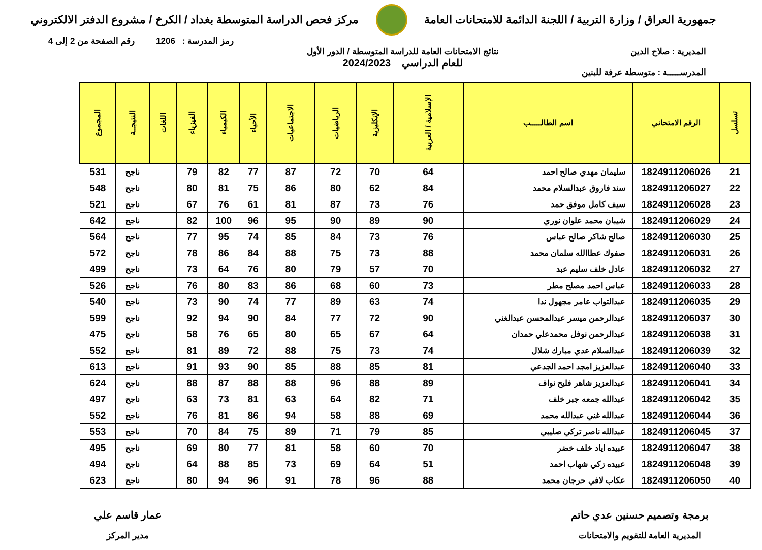جمهورية العراق / وزارة التربية / اللجنة الدائمة للامتحانات العامة
مركز فحص الدراسة المتوسطة بغداد / الكرخ / مشروع الدفتر الالكتروني
رمز المدرسة : 1206 رقم الصفحة من 2 إلى 4
المديرية : صلاح الدين
المدرســـــة : متوسطة عرفة للبنين
نتائج الامتحانات العامة للدراسة المتوسطة / الدور الأول
للعام الدراسي 2024/2023
| تسلسل | الرقم الامتحاني | اسم الطالـــــب | الإسلامية / العربية | الإنكليزية | الرياضيات | الاجتماعيات | الأحياء | الكيمياء | الفيزياء | اللغات | النتيجــة | المجموع |
| --- | --- | --- | --- | --- | --- | --- | --- | --- | --- | --- | --- | --- |
| 21 | 1824911206026 | سليمان مهدي صالح احمد | 64 | 70 | 72 | 87 | 77 | 82 | 79 | | ناجح | 531 |
| 22 | 1824911206027 | سند فاروق عبدالسلام محمد | 84 | 62 | 80 | 86 | 75 | 81 | 80 | | ناجح | 548 |
| 23 | 1824911206028 | سيف كامل موفق حمد | 76 | 73 | 87 | 81 | 61 | 76 | 67 | | ناجح | 521 |
| 24 | 1824911206029 | شيبان محمد علوان نوري | 90 | 89 | 90 | 95 | 96 | 100 | 82 | | ناجح | 642 |
| 25 | 1824911206030 | صالح شاكر صالح عباس | 76 | 73 | 84 | 85 | 74 | 95 | 77 | | ناجح | 564 |
| 26 | 1824911206031 | صفوك عطاالله سلمان محمد | 88 | 73 | 75 | 88 | 84 | 86 | 78 | | ناجح | 572 |
| 27 | 1824911206032 | عادل خلف سليم عبد | 70 | 57 | 79 | 80 | 76 | 64 | 73 | | ناجح | 499 |
| 28 | 1824911206033 | عباس احمد مصلح مطر | 73 | 60 | 68 | 86 | 83 | 80 | 76 | | ناجح | 526 |
| 29 | 1824911206035 | عبدالتواب عامر مجهول ندا | 74 | 63 | 89 | 77 | 74 | 90 | 73 | | ناجح | 540 |
| 30 | 1824911206037 | عبدالرحمن ميسر عبدالمحسن عبدالغني | 90 | 72 | 77 | 84 | 90 | 94 | 92 | | ناجح | 599 |
| 31 | 1824911206038 | عبدالرحمن نوفل محمدعلي حمدان | 64 | 67 | 65 | 80 | 65 | 76 | 58 | | ناجح | 475 |
| 32 | 1824911206039 | عبدالسلام عدي مبارك شلال | 74 | 73 | 75 | 88 | 72 | 89 | 81 | | ناجح | 552 |
| 33 | 1824911206040 | عبدالعزيز امجد احمد الجدعي | 81 | 85 | 88 | 85 | 90 | 93 | 91 | | ناجح | 613 |
| 34 | 1824911206041 | عبدالعزيز شاهر فليح نواف | 89 | 88 | 96 | 88 | 88 | 87 | 88 | | ناجح | 624 |
| 35 | 1824911206042 | عبدالله جمعه جبر خلف | 71 | 82 | 64 | 63 | 81 | 73 | 63 | | ناجح | 497 |
| 36 | 1824911206044 | عبدالله غني عبدالله محمد | 69 | 88 | 58 | 94 | 86 | 81 | 76 | | ناجح | 552 |
| 37 | 1824911206045 | عبدالله ناصر تركي صليبي | 85 | 79 | 71 | 89 | 75 | 84 | 70 | | ناجح | 553 |
| 38 | 1824911206047 | عبيده اياد خلف خضر | 70 | 60 | 58 | 81 | 77 | 80 | 69 | | ناجح | 495 |
| 39 | 1824911206048 | عبيده زكي شهاب احمد | 51 | 64 | 69 | 73 | 85 | 88 | 64 | | ناجح | 494 |
| 40 | 1824911206050 | عكاب لافي حرجان محمد | 88 | 96 | 78 | 91 | 96 | 94 | 80 | | ناجح | 623 |
برمجة وتصميم حسنين عدي حاتم
المديرية العامة للتقويم والامتحانات
عمار قاسم علي
مدير المركز